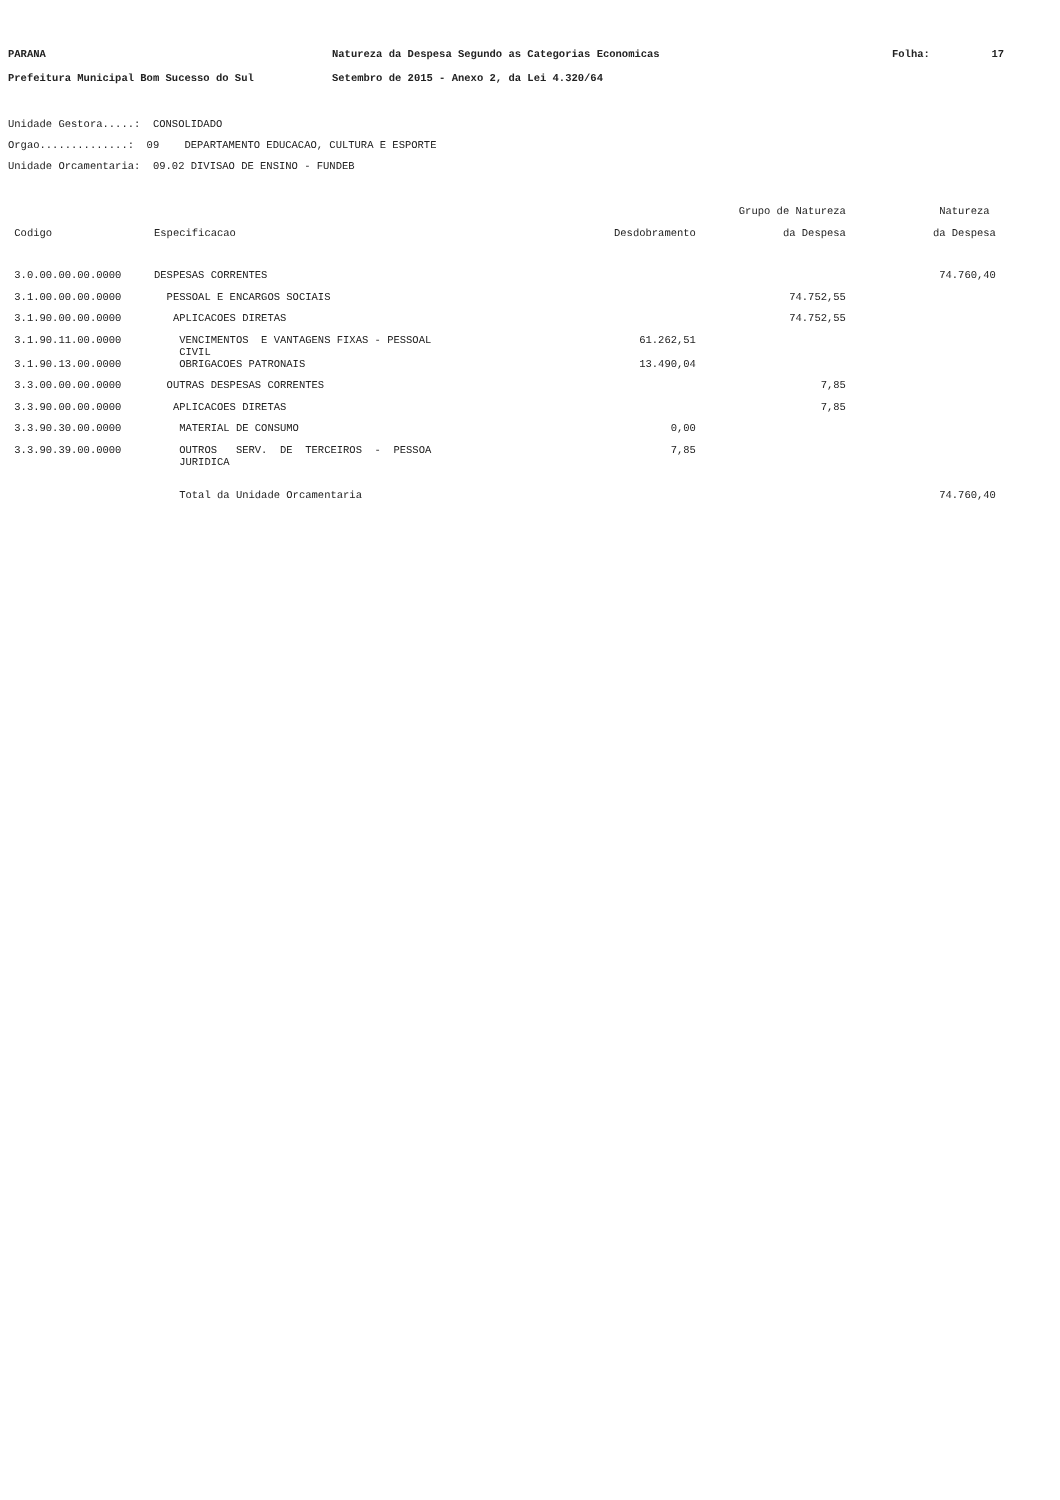PARANA
Natureza da Despesa Segundo as Categorias Economicas
Folha:
17
Prefeitura Municipal Bom Sucesso do Sul
Setembro de 2015 - Anexo 2, da Lei 4.320/64
Unidade Gestora.....: CONSOLIDADO Orgao..............: 09 DEPARTAMENTO EDUCACAO, CULTURA E ESPORTE Unidade Orcamentaria: 09.02 DIVISAO DE ENSINO - FUNDEB
| | | | Grupo de Natureza | Natureza |
| --- | --- | --- | --- | --- |
| Codigo | Especificacao | Desdobramento | da Despesa | da Despesa |
| 3.0.00.00.00.0000 | DESPESAS CORRENTES | | | 74.760,40 |
| 3.1.00.00.00.0000 | PESSOAL E ENCARGOS SOCIAIS | | 74.752,55 | |
| 3.1.90.00.00.0000 | APLICACOES DIRETAS | | 74.752,55 | |
| 3.1.90.11.00.0000 | VENCIMENTOS E VANTAGENS FIXAS - PESSOAL CIVIL | 61.262,51 | | |
| 3.1.90.13.00.0000 | OBRIGACOES PATRONAIS | 13.490,04 | | |
| 3.3.00.00.00.0000 | OUTRAS DESPESAS CORRENTES | | 7,85 | |
| 3.3.90.00.00.0000 | APLICACOES DIRETAS | | 7,85 | |
| 3.3.90.30.00.0000 | MATERIAL DE CONSUMO | 0,00 | | |
| 3.3.90.39.00.0000 | OUTROS SERV. DE TERCEIROS - PESSOA JURIDICA | 7,85 | | |
| | Total da Unidade Orcamentaria | | | 74.760,40 |